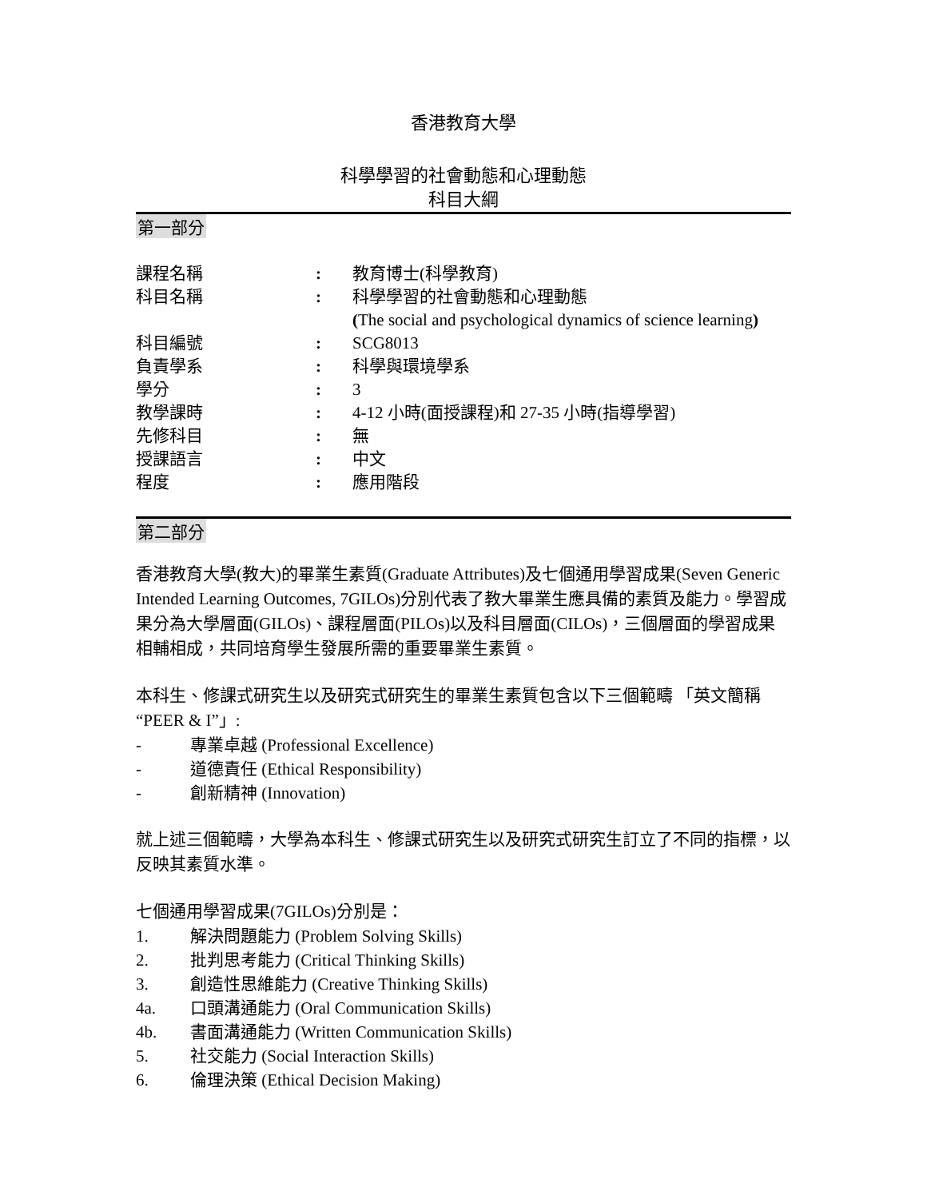香港教育大學
科學學習的社會動態和心理動態
科目大綱
第一部分
| 課程名稱 | : | 教育博士(科學教育) |
| 科目名稱 | : | 科學學習的社會動態和心理動態 ( The social and psychological dynamics of science learning ) |
| 科目編號 | : | SCG8013 |
| 負責學系 | : | 科學與環境學系 |
| 學分 | : | 3 |
| 教學課時 | : | 4-12 小時(面授課程)和 27-35 小時(指導學習) |
| 先修科目 | : | 無 |
| 授課語言 | : | 中文 |
| 程度 | : | 應用階段 |
第二部分
香港教育大學(教大)的畢業生素質(Graduate Attributes)及七個通用學習成果(Seven Generic Intended Learning Outcomes, 7GILOs)分別代表了教大畢業生應具備的素質及能力。學習成果分為大學層面(GILOs)、課程層面(PILOs)以及科目層面(CILOs)，三個層面的學習成果相輔相成，共同培育學生發展所需的重要畢業生素質。
本科生、修課式研究生以及研究式研究生的畢業生素質包含以下三個範疇 「英文簡稱 “PEER & I”」:
- 專業卓越 (Professional Excellence)
- 道德責任 (Ethical Responsibility)
- 創新精神 (Innovation)
就上述三個範疇，大學為本科生、修課式研究生以及研究式研究生訂立了不同的指標，以反映其素質水準。
七個通用學習成果(7GILOs)分別是：
1. 解決問題能力 (Problem Solving Skills)
2. 批判思考能力 (Critical Thinking Skills)
3. 創造性思維能力 (Creative Thinking Skills)
4a. 口頭溝通能力 (Oral Communication Skills)
4b. 書面溝通能力 (Written Communication Skills)
5. 社交能力 (Social Interaction Skills)
6. 倫理決策 (Ethical Decision Making)